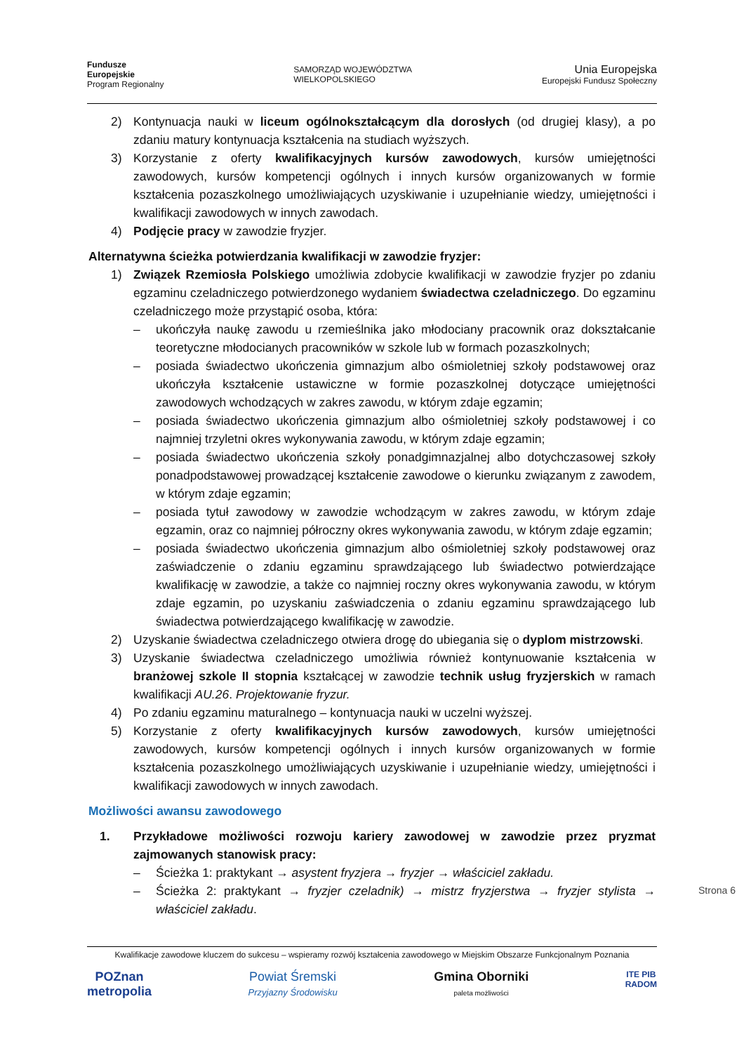Fundusze
Europejskie
Program Regionalny
SAMORZĄD WOJEWÓDZTWA
WIELKOPOLSKIEGO
Unia Europejska
Europejski Fundusz Społeczny
2) Kontynuacja nauki w liceum ogólnokształcącym dla dorosłych (od drugiej klasy), a po zdaniu matury kontynuacja kształcenia na studiach wyższych.
3) Korzystanie z oferty kwalifikacyjnych kursów zawodowych, kursów umiejętności zawodowych, kursów kompetencji ogólnych i innych kursów organizowanych w formie kształcenia pozaszkolnego umożliwiających uzyskiwanie i uzupełnianie wiedzy, umiejętności i kwalifikacji zawodowych w innych zawodach.
4) Podjęcie pracy w zawodzie fryzjer.
Alternatywna ścieżka potwierdzania kwalifikacji w zawodzie fryzjer:
1) Związek Rzemiosła Polskiego umożliwia zdobycie kwalifikacji w zawodzie fryzjer po zdaniu egzaminu czeladniczego potwierdzonego wydaniem świadectwa czeladniczego. Do egzaminu czeladniczego może przystąpić osoba, która:
– ukończyła naukę zawodu u rzemieślnika jako młodociany pracownik oraz dokształcanie teoretyczne młodocianych pracowników w szkole lub w formach pozaszkolnych;
– posiada świadectwo ukończenia gimnazjum albo ośmioletniej szkoły podstawowej oraz ukończyła kształcenie ustawiczne w formie pozaszkolnej dotyczące umiejętności zawodowych wchodzących w zakres zawodu, w którym zdaje egzamin;
– posiada świadectwo ukończenia gimnazjum albo ośmioletniej szkoły podstawowej i co najmniej trzyletni okres wykonywania zawodu, w którym zdaje egzamin;
– posiada świadectwo ukończenia szkoły ponadgimnazjalnej albo dotychczasowej szkoły ponadpodstawowej prowadzącej kształcenie zawodowe o kierunku związanym z zawodem, w którym zdaje egzamin;
– posiada tytuł zawodowy w zawodzie wchodzącym w zakres zawodu, w którym zdaje egzamin, oraz co najmniej półroczny okres wykonywania zawodu, w którym zdaje egzamin;
– posiada świadectwo ukończenia gimnazjum albo ośmioletniej szkoły podstawowej oraz zaświadczenie o zdaniu egzaminu sprawdzającego lub świadectwo potwierdzające kwalifikację w zawodzie, a także co najmniej roczny okres wykonywania zawodu, w którym zdaje egzamin, po uzyskaniu zaświadczenia o zdaniu egzaminu sprawdzającego lub świadectwa potwierdzającego kwalifikację w zawodzie.
2) Uzyskanie świadectwa czeladniczego otwiera drogę do ubiegania się o dyplom mistrzowski.
3) Uzyskanie świadectwa czeladniczego umożliwia również kontynuowanie kształcenia w branżowej szkole II stopnia kształcącej w zawodzie technik usług fryzjerskich w ramach kwalifikacji AU.26. Projektowanie fryzur.
4) Po zdaniu egzaminu maturalnego – kontynuacja nauki w uczelni wyższej.
5) Korzystanie z oferty kwalifikacyjnych kursów zawodowych, kursów umiejętności zawodowych, kursów kompetencji ogólnych i innych kursów organizowanych w formie kształcenia pozaszkolnego umożliwiających uzyskiwanie i uzupełnianie wiedzy, umiejętności i kwalifikacji zawodowych w innych zawodach.
Możliwości awansu zawodowego
1. Przykładowe możliwości rozwoju kariery zawodowej w zawodzie przez pryzmat zajmowanych stanowisk pracy:
– Ścieżka 1: praktykant → asystent fryzjera → fryzjer → właściciel zakładu.
– Ścieżka 2: praktykant → fryzjer czeladnik) → mistrz fryzjerstwa → fryzjer stylista → właściciel zakładu.
Strona 6
Kwalifikacje zawodowe kluczem do sukcesu – wspieramy rozwój kształcenia zawodowego w Miejskim Obszarze Funkcjonalnym Poznania
POZnan
metropolia Powiat Śremski
Przyjazny Środowisku Gmina Oborniki
paleta możliwości ITE PIB
RADOM